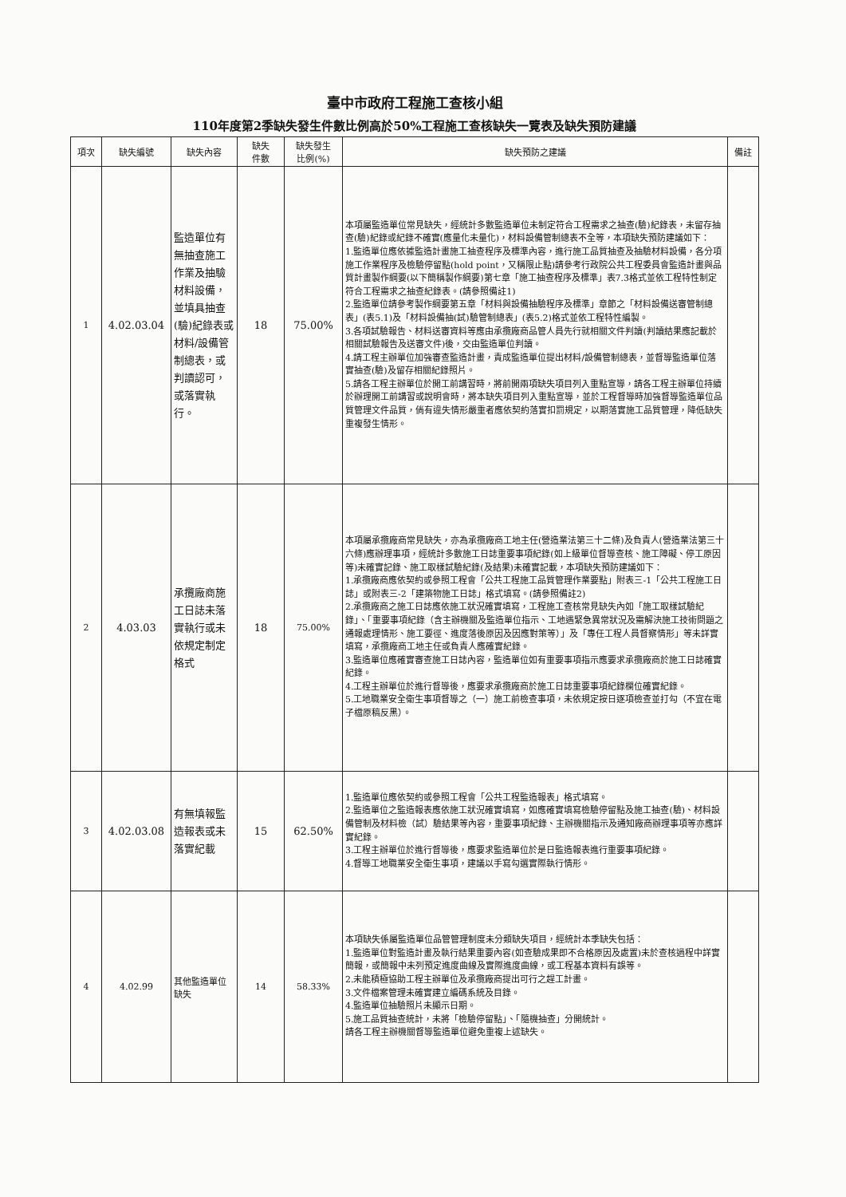臺中市政府工程施工查核小組
110年度第2季缺失發生件數比例高於50%工程施工查核缺失一覽表及缺失預防建議
| 項次 | 缺失編號 | 缺失內容 | 缺失 件數 | 缺失發生 比例(%) | 缺失預防之建議 | 備註 |
| --- | --- | --- | --- | --- | --- | --- |
| 1 | 4.02.03.04 | 監造單位有無抽查施工作業及抽驗材料設備，並填具抽查(驗)紀錄表或材料/設備管制總表，或判讀認可，或落實執行。 | 18 | 75.00% | 本項屬監造單位常見缺失，經統計多數監造單位未制定符合工程需求之抽查(驗)紀錄表，未留存抽查(驗)紀錄或紀錄不確實(應量化未量化)，材料設備管制總表不全等，本項缺失預防建議如下： 1.監造單位應依據監造計畫施工抽查程序及標準內容，進行施工品質抽查及抽驗材料設備，各分項施工作業程序及檢驗停留點(hold point，又稱限止點)請參考行政院公共工程委員會監造計畫與品質計畫製作綱要(以下簡稱製作綱要)第七章「施工抽查程序及標準」表7.3格式並依工程特性制定符合工程需求之抽查紀錄表。(請參照備註1) 2.監造單位請參考製作綱要第五章「材料與設備抽驗程序及標準」章節之「材料設備送審管制總表」(表5.1)及「材料設備抽(試)驗管制總表」(表5.2)格式並依工程特性編製。 3.各項試驗報告、材料送審資料等應由承攬廠商品管人員先行就相關文件判讀(判讀結果應記載於相關試驗報告及送審文件)後，交由監造單位判讀。 4.請工程主辦單位加強審查監造計畫，責成監造單位提出材料/設備管制總表，並督導監造單位落實抽查(驗)及留存相關紀錄照片。 5.請各工程主辦單位於開工前講習時，將前開兩項缺失項目列入重點宣導，請各工程主辦單位持續於辦理開工前講習或說明會時，將本缺失項目列入重點宣導，並於工程督導時加強督導監造單位品質管理文件品質，倘有違失情形嚴重者應依契約落實扣罰規定，以期落實施工品質管理，降低缺失重複發生情形。 | |
| 2 | 4.03.03 | 承攬廠商施工日誌未落實執行或未依規定制定格式 | 18 | 75.00% | 本項屬承攬廠商常見缺失，亦為承攬廠商工地主任(營造業法第三十二條)及負責人(營造業法第三十六條)應辦理事項，經統計多數施工日誌重要事項紀錄(如上級單位督導查核、施工障礙、停工原因等)未確實記錄、施工取樣試驗紀錄(及結果)未確實記載，本項缺失預防建議如下： 1.承攬廠商應依契約或參照工程會「公共工程施工品質管理作業要點」附表三-1「公共工程施工日誌」或附表三-2「建築物施工日誌」格式填寫。(請參照備註2) 2.承攬廠商之施工日誌應依施工狀況確實填寫，工程施工查核常見缺失內如「施工取樣試驗紀錄」、「重要事項紀錄（含主辦機關及監造單位指示、工地遇緊急異常狀況及需解決施工技術問題之通報處理情形、施工要徑、進度落後原因及因應對策等）」及「專任工程人員督察情形」等未詳實填寫，承攬廠商工地主任或負責人應確實紀錄。 3.監造單位應確實審查施工日誌內容，監造單位如有重要事項指示應要求承攬廠商於施工日誌確實紀錄。 4.工程主辦單位於進行督導後，應要求承攬廠商於施工日誌重要事項紀錄欄位確實紀錄。 5.工地職業安全衛生事項督導之（一）施工前檢查事項，未依規定按日逐項檢查並打勾（不宜在電子檔原稿反黑）。 | |
| 3 | 4.02.03.08 | 有無填報監造報表或未落實紀載 | 15 | 62.50% | 1.監造單位應依契約或參照工程會「公共工程監造報表」格式填寫。 2.監造單位之監造報表應依施工狀況確實填寫，如應確實填寫檢驗停留點及施工抽查(驗)、材料設備管制及材料檢（試）驗結果等內容，重要事項紀錄、主辦機關指示及通知廠商辦理事項等亦應詳實紀錄。 3.工程主辦單位於進行督導後，應要求監造單位於是日監造報表進行重要事項紀錄。 4.督導工地職業安全衛生事項，建議以手寫勾選實際執行情形。 | |
| 4 | 4.02.99 | 其他監造單位缺失 | 14 | 58.33% | 本項缺失係屬監造單位品管管理制度未分類缺失項目，經統計本季缺失包括： 1.監造單位對監造計畫及執行結果重要內容(如查驗成果即不合格原因及處置)未於查核過程中詳實簡報，或簡報中未列預定進度曲線及實際進度曲線，或工程基本資料有誤等。 2.未能積極協助工程主辦單位及承攬廠商提出可行之趕工計畫。 3.文件檔案管理未確實建立編碼系統及目錄。 4.監造單位抽驗照片未顯示日期。 5.施工品質抽查統計，未將「檢驗停留點」、「隨機抽查」分開統計。 請各工程主辦機關督導監造單位避免重複上述缺失。 | |